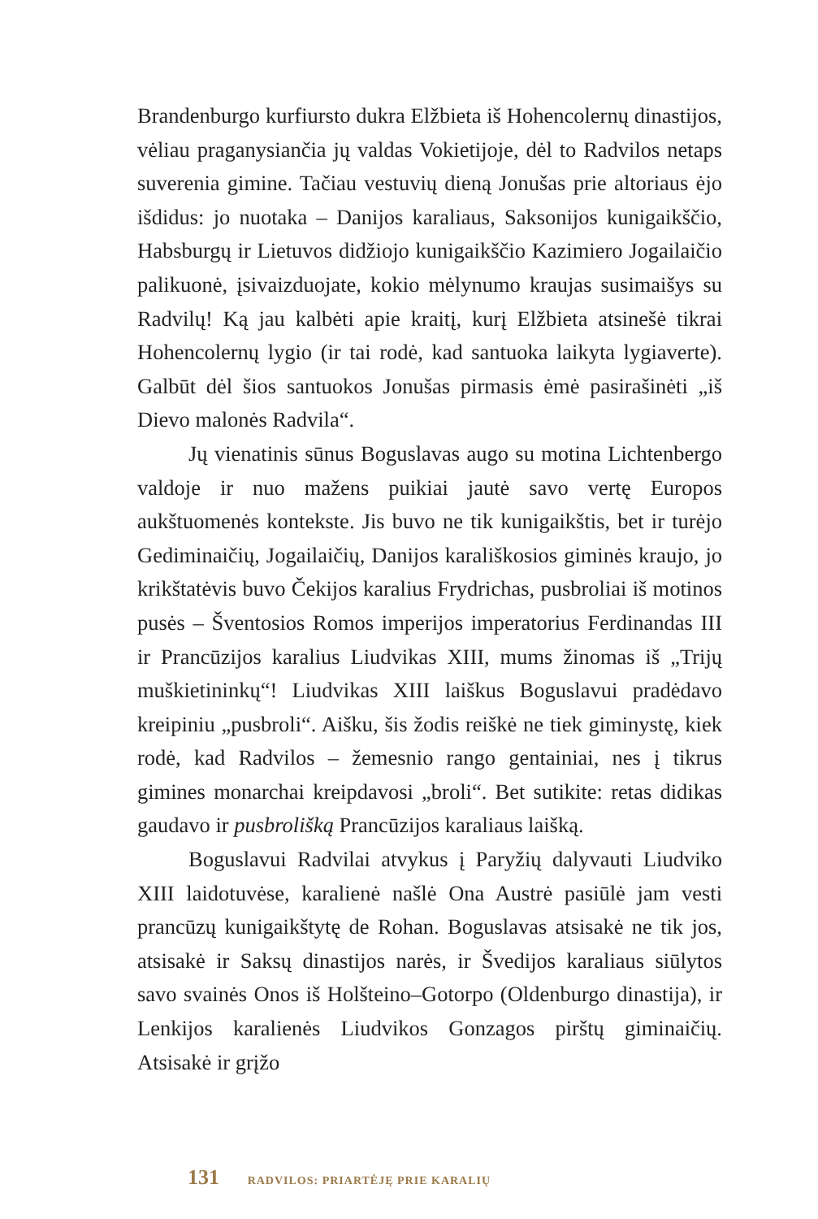Brandenburgo kurfiursto dukra Elžbieta iš Hohencolernų dinastijos, vėliau praganysiančia jų valdas Vokietijoje, dėl to Radvilos netaps suverenia gimine. Tačiau vestuvių dieną Jonušas prie altoriaus ėjo išdidus: jo nuotaka – Danijos karaliaus, Saksonijos kunigaikščio, Habsburgų ir Lietuvos didžiojo kunigaikščio Kazimiero Jogailaičio palikuonė, įsivaizduojate, kokio mėlynumo kraujas susimaišys su Radvilų! Ką jau kalbėti apie kraitį, kurį Elžbieta atsinešė tikrai Hohencolernų lygio (ir tai rodė, kad santuoka laikyta lygiaverte). Galbūt dėl šios santuokos Jonušas pirmasis ėmė pasirašinėti „iš Dievo malonės Radvila“.
Jų vienatinis sūnus Boguslavas augo su motina Lichtenbergo valdoje ir nuo mažens puikiai jautė savo vertę Europos aukštuomenės kontekste. Jis buvo ne tik kunigaikštis, bet ir turėjo Gediminaičių, Jogailaičių, Danijos karališkosios giminės kraujo, jo krikštatėvis buvo Čekijos karalius Frydrichas, pusbroliai iš motinos pusės – Šventosios Romos imperijos imperatorius Ferdinandas III ir Prancūzijos karalius Liudvikas XIII, mums žinomas iš „Trijų muškietininkų“! Liudvikas XIII laiškus Boguslavui pradėdavo kreipiniu „pusbroli“. Aišku, šis žodis reiškė ne tiek giminystę, kiek rodė, kad Radvilos – žemesnio rango gentainiai, nes į tikrus gimines monarchai kreipdavosi „broli“. Bet sutikite: retas didikas gaudavo ir pusbrolišką Prancūzijos karaliaus laišką.
Boguslavui Radvilai atvykus į Paryžių dalyvauti Liudviko XIII laidotuvėse, karalienė našlė Ona Austrė pasiūlė jam vesti prancūzų kunigaikštytę de Rohan. Boguslavas atsisakė ne tik jos, atsisakė ir Saksų dinastijos narės, ir Švedijos karaliaus siūlytos savo svainės Onos iš Holšteino–Gotorpo (Oldenburgo dinastija), ir Lenkijos karalienės Liudvikos Gonzagos pirštų giminaičių. Atsisakė ir grįžo
131 RADVILOS: PRIARTĖJĘ PRIE KARALIŲ